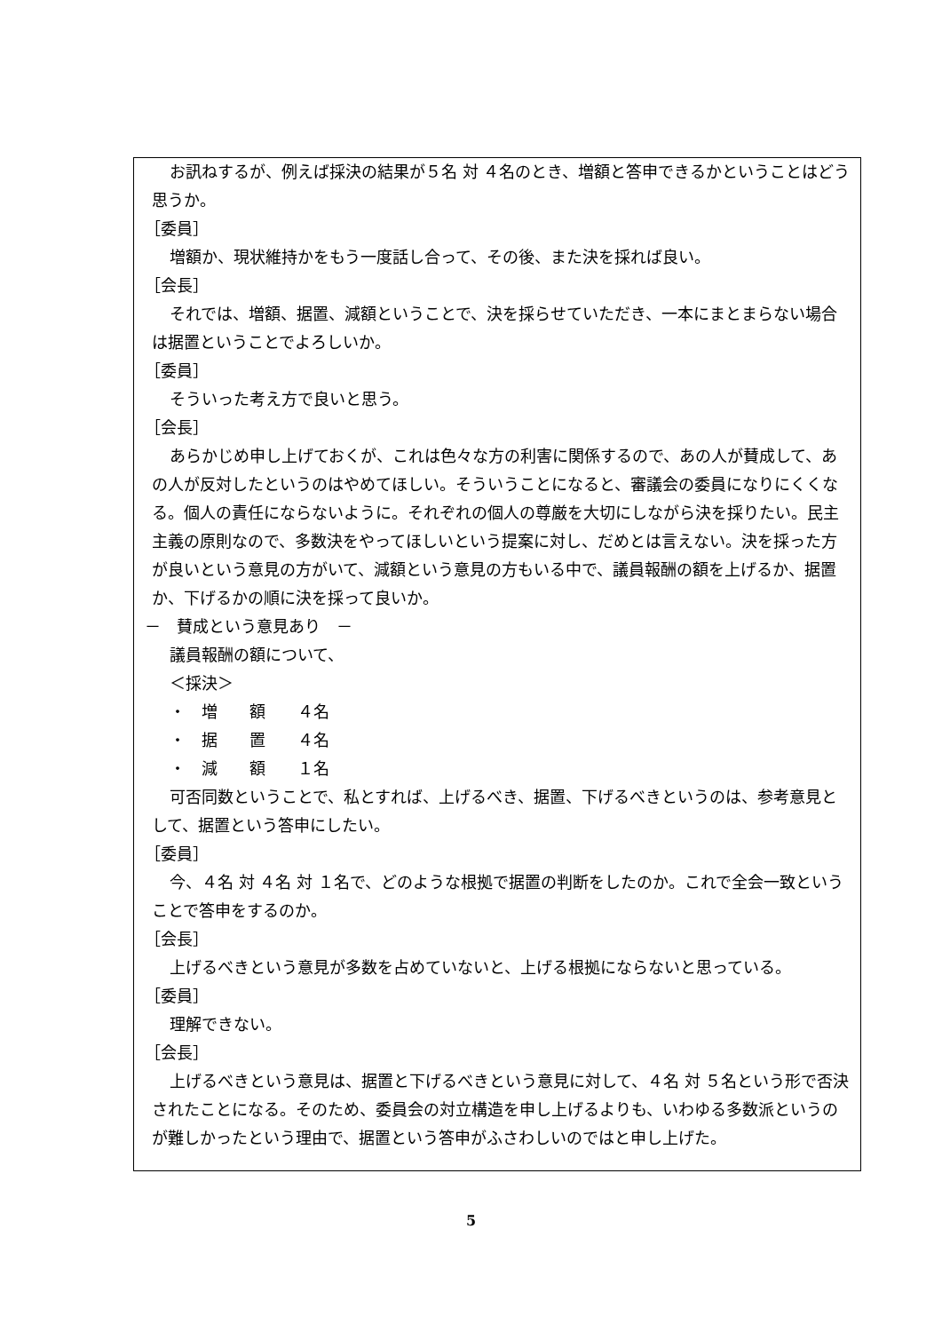お訊ねするが、例えば採決の結果が５名 対 ４名のとき、増額と答申できるかということはどう思うか。
［委員］
増額か、現状維持かをもう一度話し合って、その後、また決を採れば良い。
［会長］
それでは、増額、据置、減額ということで、決を採らせていただき、一本にまとまらない場合は据置ということでよろしいか。
［委員］
そういった考え方で良いと思う。
［会長］
あらかじめ申し上げておくが、これは色々な方の利害に関係するので、あの人が賛成して、あの人が反対したというのはやめてほしい。そういうことになると、審議会の委員になりにくくなる。個人の責任にならないように。それぞれの個人の尊厳を大切にしながら決を採りたい。民主主義の原則なので、多数決をやってほしいという提案に対し、だめとは言えない。決を採った方が良いという意見の方がいて、減額という意見の方もいる中で、議員報酬の額を上げるか、据置か、下げるかの順に決を採って良いか。
－　賛成という意見あり　－
議員報酬の額について、
＜採決＞
・　増　　額　　４名
・　据　　置　　４名
・　減　　額　　１名
可否同数ということで、私とすれば、上げるべき、据置、下げるべきというのは、参考意見として、据置という答申にしたい。
［委員］
今、４名 対 ４名 対 １名で、どのような根拠で据置の判断をしたのか。これで全会一致ということで答申をするのか。
［会長］
上げるべきという意見が多数を占めていないと、上げる根拠にならないと思っている。
［委員］
理解できない。
［会長］
上げるべきという意見は、据置と下げるべきという意見に対して、４名 対 ５名という形で否決されたことになる。そのため、委員会の対立構造を申し上げるよりも、いわゆる多数派というのが難しかったという理由で、据置という答申がふさわしいのではと申し上げた。
5